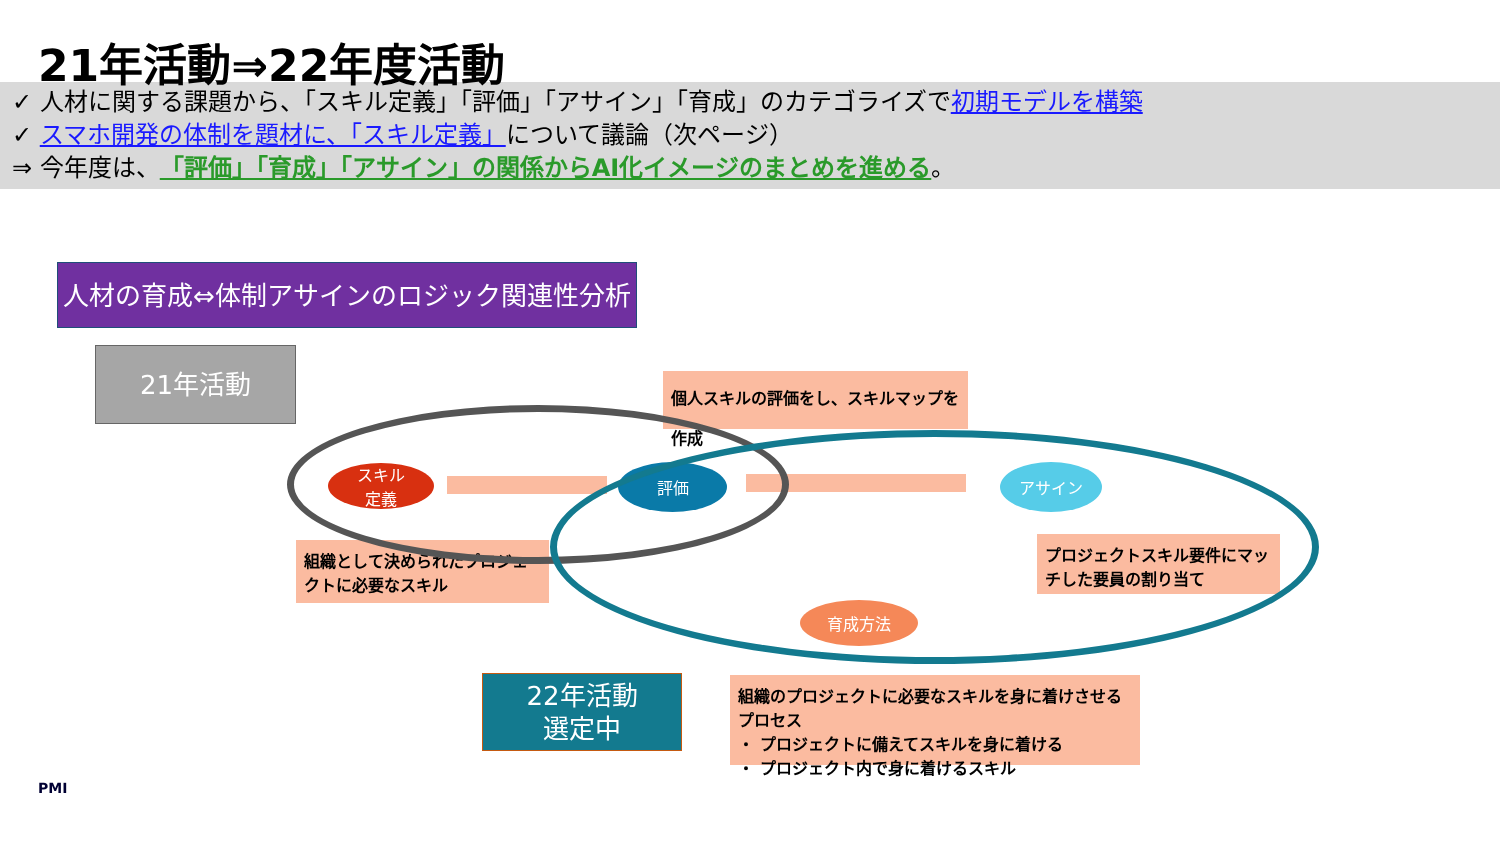21年活動⇒22年度活動
✓ 人材に関する課題から、「スキル定義」「評価」「アサイン」「育成」のカテゴライズで初期モデルを構築
✓ スマホ開発の体制を題材に、「スキル定義」について議論（次ページ）
⇒ 今年度は、「評価」「育成」「アサイン」の関係からAI化イメージのまとめを進める。
人材の育成⇔体制アサインのロジック関連性分析
21年活動
個人スキルの評価をし、スキルマップを作成
組織として決められたプロジェクトに必要なスキル
プロジェクトスキル要件にマッチした要員の割り当て
組織のプロジェクトに必要なスキルを身に着けさせるプロセス
・ プロジェクトに備えてスキルを身に着ける
・ プロジェクト内で身に着けるスキル
スキル
定義
評価 アサイン
育成方法
22年活動
選定中
PMI